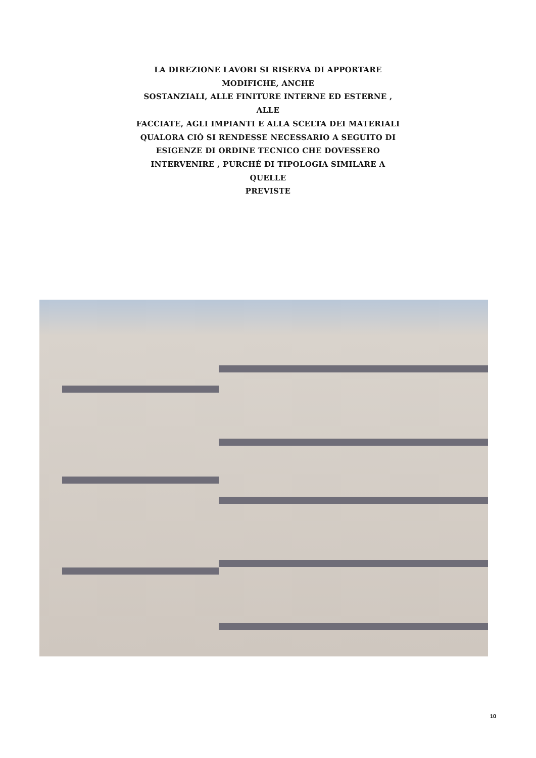LA DIREZIONE LAVORI SI RISERVA DI APPORTARE
MODIFICHE, ANCHE
SOSTANZIALI, ALLE FINITURE INTERNE ED ESTERNE , ALLE
FACCIATE, AGLI IMPIANTI E ALLA SCELTA DEI MATERIALI
QUALORA CIÒ SI RENDESSE NECESSARIO A SEGUITO DI
ESIGENZE DI ORDINE TECNICO CHE DOVESSERO
INTERVENIRE , PURCHÉ DI TIPOLOGIA SIMILARE A QUELLE
PREVISTE
10